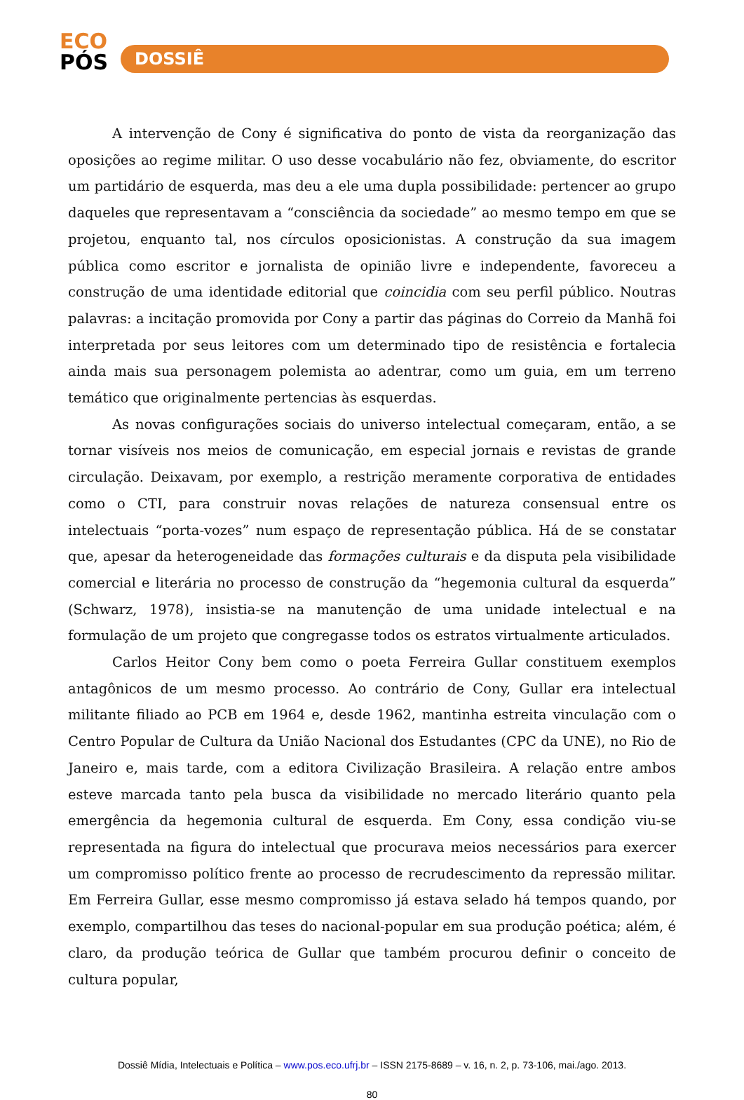ECO
PÓS
DOSSIÊ
A intervenção de Cony é significativa do ponto de vista da reorganização das oposições ao regime militar. O uso desse vocabulário não fez, obviamente, do escritor um partidário de esquerda, mas deu a ele uma dupla possibilidade: pertencer ao grupo daqueles que representavam a “consciência da sociedade” ao mesmo tempo em que se projetou, enquanto tal, nos círculos oposicionistas. A construção da sua imagem pública como escritor e jornalista de opinião livre e independente, favoreceu a construção de uma identidade editorial que coincidia com seu perfil público. Noutras palavras: a incitação promovida por Cony a partir das páginas do Correio da Manhã foi interpretada por seus leitores com um determinado tipo de resistência e fortalecia ainda mais sua personagem polemista ao adentrar, como um guia, em um terreno temático que originalmente pertencias às esquerdas.
As novas configurações sociais do universo intelectual começaram, então, a se tornar visíveis nos meios de comunicação, em especial jornais e revistas de grande circulação. Deixavam, por exemplo, a restrição meramente corporativa de entidades como o CTI, para construir novas relações de natureza consensual entre os intelectuais “porta-vozes” num espaço de representação pública. Há de se constatar que, apesar da heterogeneidade das formações culturais e da disputa pela visibilidade comercial e literária no processo de construção da “hegemonia cultural da esquerda” (Schwarz, 1978), insistia-se na manutenção de uma unidade intelectual e na formulação de um projeto que congregasse todos os estratos virtualmente articulados.
Carlos Heitor Cony bem como o poeta Ferreira Gullar constituem exemplos antagônicos de um mesmo processo. Ao contrário de Cony, Gullar era intelectual militante filiado ao PCB em 1964 e, desde 1962, mantinha estreita vinculação com o Centro Popular de Cultura da União Nacional dos Estudantes (CPC da UNE), no Rio de Janeiro e, mais tarde, com a editora Civilização Brasileira. A relação entre ambos esteve marcada tanto pela busca da visibilidade no mercado literário quanto pela emergência da hegemonia cultural de esquerda. Em Cony, essa condição viu-se representada na figura do intelectual que procurava meios necessários para exercer um compromisso político frente ao processo de recrudescimento da repressão militar. Em Ferreira Gullar, esse mesmo compromisso já estava selado há tempos quando, por exemplo, compartilhou das teses do nacional-popular em sua produção poética; além, é claro, da produção teórica de Gullar que também procurou definir o conceito de cultura popular,
Dossiê Mídia, Intelectuais e Política – www.pos.eco.ufrj.br – ISSN 2175-8689 – v. 16, n. 2, p. 73-106, mai./ago. 2013.
80